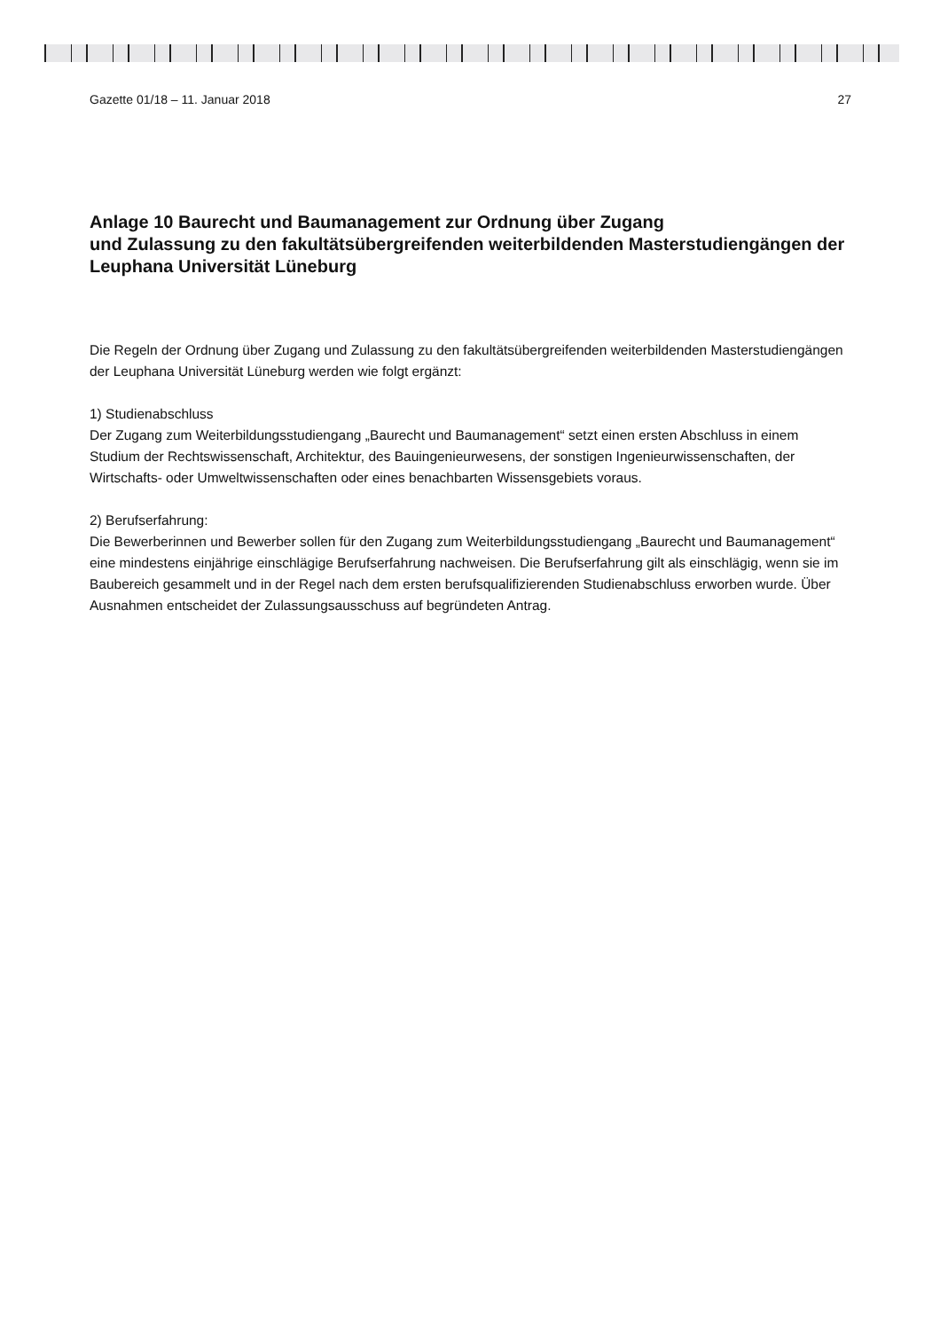Gazette 01/18 – 11. Januar 2018 27
Anlage 10 Baurecht und Baumanagement zur Ordnung über Zugang
und Zulassung zu den fakultätsübergreifenden weiterbildenden Masterstudiengängen der Leuphana Universität Lüneburg
Die Regeln der Ordnung über Zugang und Zulassung zu den fakultätsübergreifenden weiterbildenden Masterstudiengängen der Leuphana Universität Lüneburg werden wie folgt ergänzt:
1) Studienabschluss
Der Zugang zum Weiterbildungsstudiengang „Baurecht und Baumanagement“ setzt einen ersten Abschluss in einem Studium der Rechtswissenschaft, Architektur, des Bauingenieurwesens, der sonstigen Ingenieurwissenschaften, der Wirtschafts- oder Umweltwissenschaften oder eines benachbarten Wissensgebiets voraus.
2) Berufserfahrung:
Die Bewerberinnen und Bewerber sollen für den Zugang zum Weiterbildungsstudiengang „Baurecht und Baumanagement“ eine mindestens einjährige einschlägige Berufserfahrung nachweisen. Die Berufserfahrung gilt als einschlägig, wenn sie im Baubereich gesammelt und in der Regel nach dem ersten berufsqualifizierenden Studienabschluss erworben wurde. Über Ausnahmen entscheidet der Zulassungsausschuss auf begründeten Antrag.